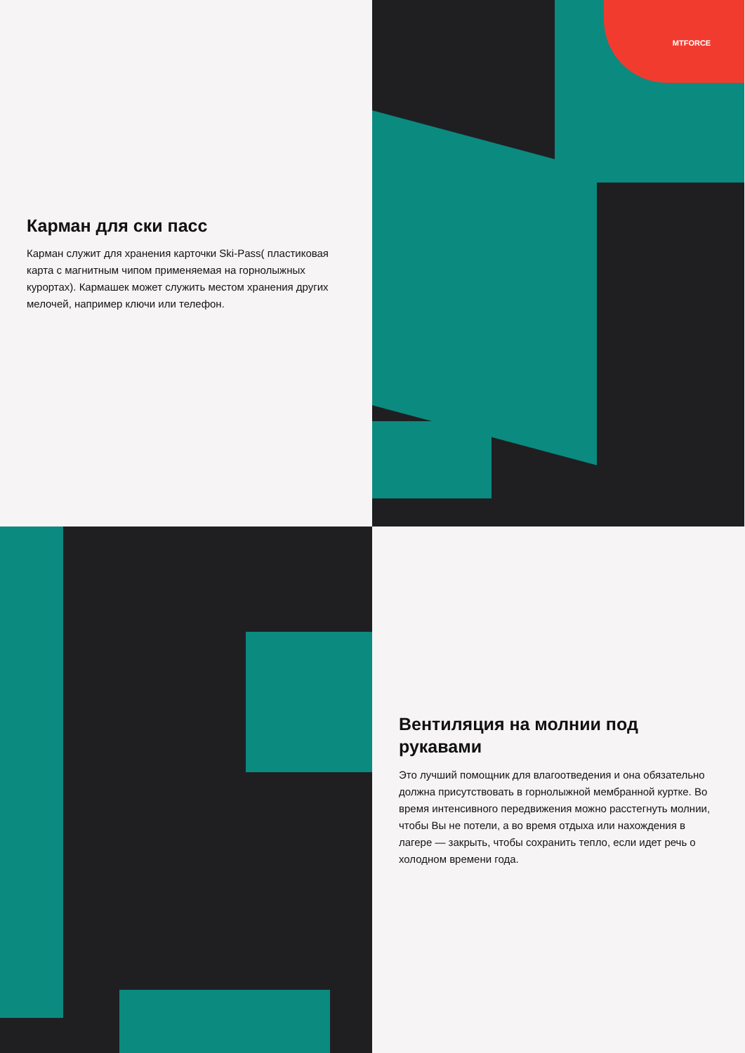Карман для ски пасс
Карман служит для хранения карточки Ski-Pass( пластиковая карта с магнитным чипом применяемая на горнолыжных курортах). Кармашек может служить местом хранения других мелочей, например ключи или телефон.
MTFORCE
Вентиляция на молнии под рукавами
Это лучший помощник для влагоотведения и она обязательно должна присутствовать в горнолыжной мембранной куртке. Во время интенсивного передвижения можно расстегнуть молнии, чтобы Вы не потели, а во время отдыха или нахождения в лагере — закрыть, чтобы сохранить тепло, если идет речь о холодном времени года.